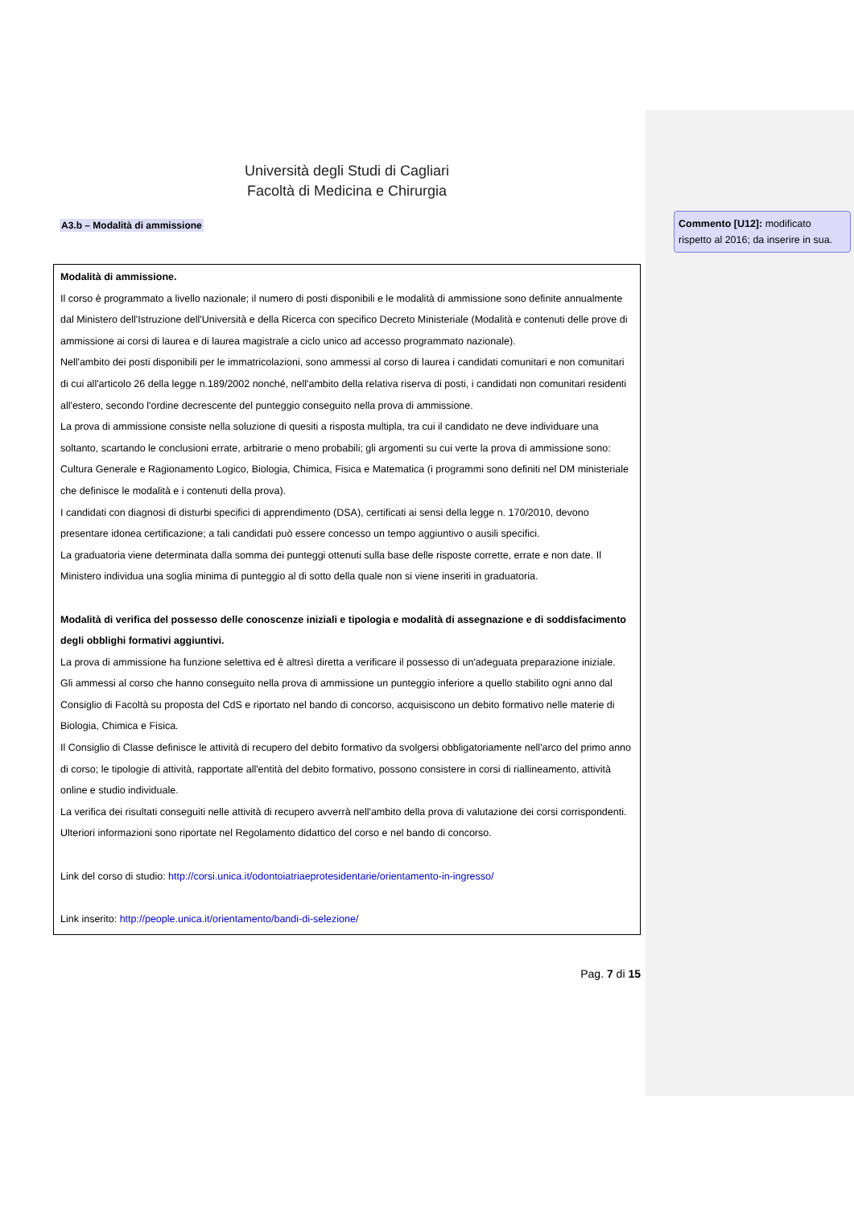Università degli Studi di Cagliari
Facoltà di Medicina e Chirurgia
A3.b – Modalità di ammissione
Modalità di ammissione.
Il corso è programmato a livello nazionale; il numero di posti disponibili e le modalità di ammissione sono definite annualmente dal Ministero dell'Istruzione dell'Università e della Ricerca con specifico Decreto Ministeriale (Modalità e contenuti delle prove di ammissione ai corsi di laurea e di laurea magistrale a ciclo unico ad accesso programmato nazionale).
Nell'ambito dei posti disponibili per le immatricolazioni, sono ammessi al corso di laurea i candidati comunitari e non comunitari di cui all'articolo 26 della legge n.189/2002 nonché, nell'ambito della relativa riserva di posti, i candidati non comunitari residenti all'estero, secondo l'ordine decrescente del punteggio conseguito nella prova di ammissione.
La prova di ammissione consiste nella soluzione di quesiti a risposta multipla, tra cui il candidato ne deve individuare una soltanto, scartando le conclusioni errate, arbitrarie o meno probabili; gli argomenti su cui verte la prova di ammissione sono: Cultura Generale e Ragionamento Logico, Biologia, Chimica, Fisica e Matematica (i programmi sono definiti nel DM ministeriale che definisce le modalità e i contenuti della prova).
I candidati con diagnosi di disturbi specifici di apprendimento (DSA), certificati ai sensi della legge n. 170/2010, devono presentare idonea certificazione; a tali candidati può essere concesso un tempo aggiuntivo o ausili specifici.
La graduatoria viene determinata dalla somma dei punteggi ottenuti sulla base delle risposte corrette, errate e non date. Il Ministero individua una soglia minima di punteggio al di sotto della quale non si viene inseriti in graduatoria.
Modalità di verifica del possesso delle conoscenze iniziali e tipologia e modalità di assegnazione e di soddisfacimento degli obblighi formativi aggiuntivi.
La prova di ammissione ha funzione selettiva ed è altresì diretta a verificare il possesso di un'adeguata preparazione iniziale.
Gli ammessi al corso che hanno conseguito nella prova di ammissione un punteggio inferiore a quello stabilito ogni anno dal Consiglio di Facoltà su proposta del CdS e riportato nel bando di concorso, acquisiscono un debito formativo nelle materie di Biologia, Chimica e Fisica.
Il Consiglio di Classe definisce le attività di recupero del debito formativo da svolgersi obbligatoriamente nell'arco del primo anno di corso; le tipologie di attività, rapportate all'entità del debito formativo, possono consistere in corsi di riallineamento, attività online e studio individuale.
La verifica dei risultati conseguiti nelle attività di recupero avverrà nell'ambito della prova di valutazione dei corsi corrispondenti.
Ulteriori informazioni sono riportate nel Regolamento didattico del corso e nel bando di concorso.
Link del corso di studio: http://corsi.unica.it/odontoiatriaeprotesidentarie/orientamento-in-ingresso/
Link inserito: http://people.unica.it/orientamento/bandi-di-selezione/
Pag. 7 di 15
Commento [U12]: modificato rispetto al 2016; da inserire in sua.